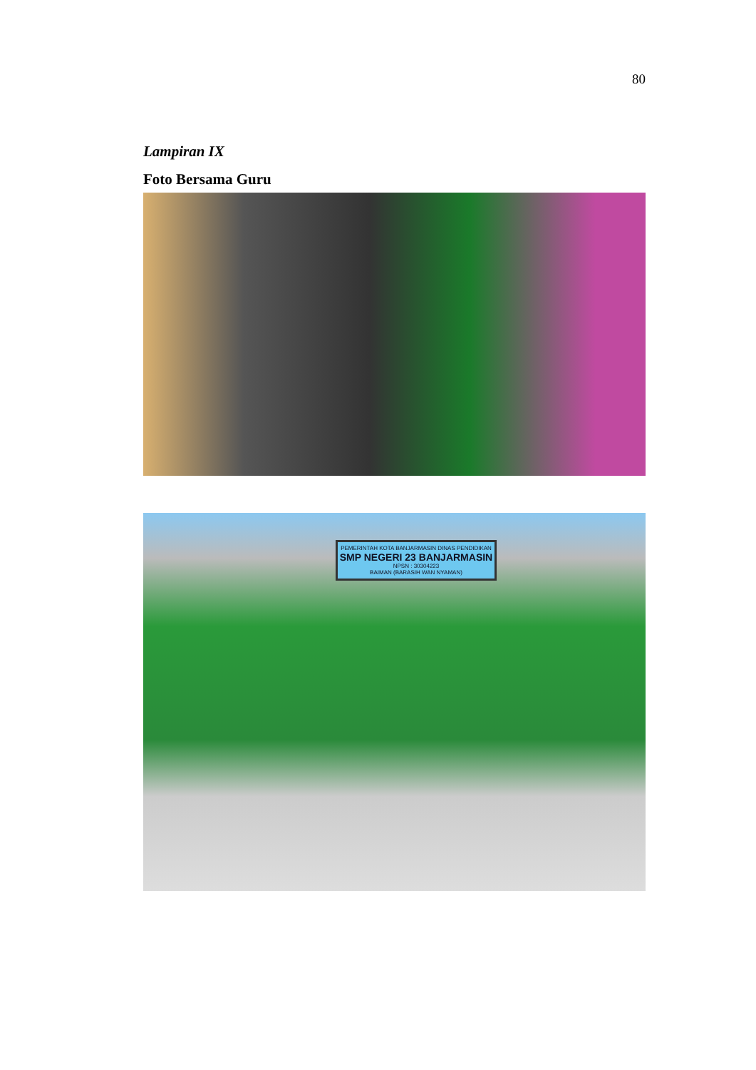80
Lampiran IX
Foto Bersama Guru
PEMERINTAH KOTA BANJARMASIN DINAS PENDIDIKAN
SMP NEGERI 23 BANJARMASIN
NPSN : 30304223
BAIMAN (BARASIH WAN NYAMAN)